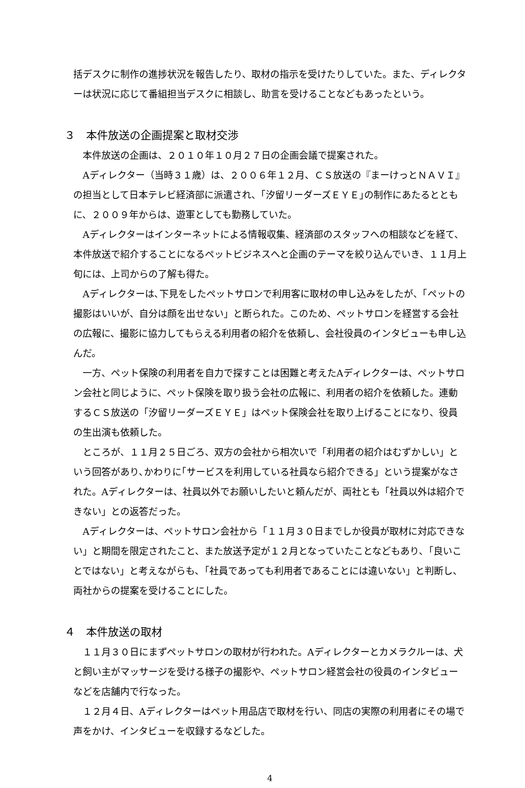括デスクに制作の進捗状況を報告したり、取材の指示を受けたりしていた。また、ディレクターは状況に応じて番組担当デスクに相談し、助言を受けることなどもあったという。
３　本件放送の企画提案と取材交渉
本件放送の企画は、２０１０年１０月２７日の企画会議で提案された。
Aディレクター（当時３１歳）は、２００６年１２月、ＣＳ放送の『まーけっとＮＡＶＩ』の担当として日本テレビ経済部に派遣され、｢汐留リーダーズＥＹＥ｣の制作にあたるとともに、２００９年からは、遊軍としても勤務していた。
Aディレクターはインターネットによる情報収集、経済部のスタッフへの相談などを経て、本件放送で紹介することになるペットビジネスへと企画のテーマを絞り込んでいき、１１月上旬には、上司からの了解も得た。
Aディレクターは､下見をしたペットサロンで利用客に取材の申し込みをしたが、「ペットの撮影はいいが、自分は顔を出せない」と断られた。このため、ペットサロンを経営する会社の広報に、撮影に協力してもらえる利用者の紹介を依頼し、会社役員のインタビューも申し込んだ。
一方、ペット保険の利用者を自力で探すことは困難と考えたAディレクターは、ペットサロン会社と同じように、ペット保険を取り扱う会社の広報に、利用者の紹介を依頼した。連動するＣＳ放送の「汐留リーダーズＥＹＥ」はペット保険会社を取り上げることになり、役員の生出演も依頼した。
ところが、１１月２５日ごろ、双方の会社から相次いで「利用者の紹介はむずかしい」という回答があり､かわりに｢サービスを利用している社員なら紹介できる」という提案がなされた。Aディレクターは、社員以外でお願いしたいと頼んだが、両社とも「社員以外は紹介できない」との返答だった。
Aディレクターは、ペットサロン会社から「１１月３０日までしか役員が取材に対応できない」と期間を限定されたこと、また放送予定が１２月となっていたことなどもあり､「良いことではない」と考えながらも､「社員であっても利用者であることには違いない」と判断し、両社からの提案を受けることにした。
４　本件放送の取材
１１月３０日にまずペットサロンの取材が行われた。Aディレクターとカメラクルーは、犬と飼い主がマッサージを受ける様子の撮影や、ペットサロン経営会社の役員のインタビューなどを店舗内で行なった。
１２月４日、Aディレクターはペット用品店で取材を行い、同店の実際の利用者にその場で声をかけ、インタビューを収録するなどした。
4